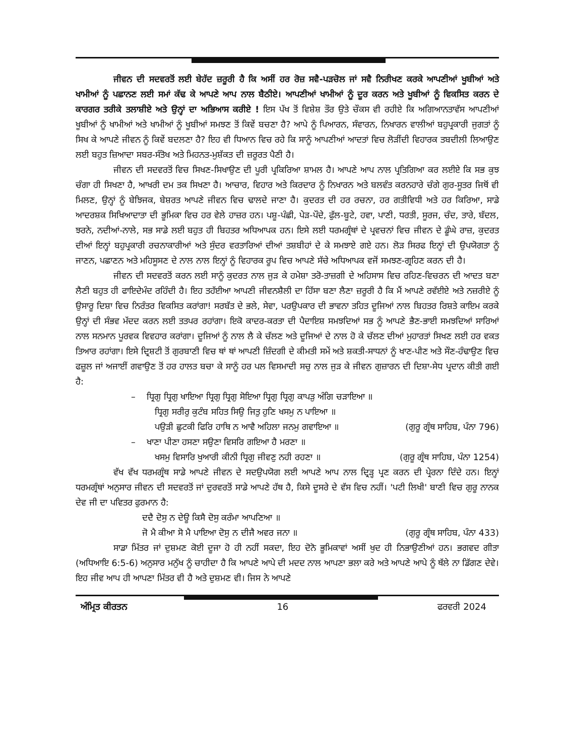ਜੀਵਨ ਦੀ ਸਦਵਰਤੋਂ ਲਈ ਬੇਹੱਦ ਜ਼ਰੂਰੀ ਹੈ ਕਿ ਅਸੀਂ ਹਰ ਰੋਜ਼ ਸਵੈ-ਪੜਚੋਲ ਜਾਂ ਸਵੈ ਨਿਰੀਖਣ ਕਰਕੇ ਆਪਣੀਆਂ ਖੂਬੀਆਂ ਅਤੇ ਖਾਮੀਆਂ ਨੂੰ ਪਛਾਨਣ ਲਈ ਸਮਾਂ ਕੱਢ ਕੇ ਆਪਣੇ ਆਪ ਨਾਲ ਬੈਠੀਏ। ਆਪਣੀਆਂ ਖਾਮੀਆਂ ਨੂੰ ਦੂਰ ਕਰਨ ਅਤੇ ਖੂਬੀਆਂ ਨੂੰ ਵਿਕਸਿਤ ਕਰਨ ਦੇ ਕਾਰਗਰ ਤਰੀਕੇ ਤਲਾਸ਼ੀਏ ਅਤੇ ਉਨ੍ਹਾਂ ਦਾ ਅਭਿਆਸ ਕਰੀਏ ! ਇਸ ਪੱਖ ਤੋਂ ਵਿਸ਼ੇਸ਼ ਤੌਰ ਉਤੇ ਚੌਕਸ ਵੀ ਰਹੀਏ ਕਿ ਅਗਿਆਨਤਾਵੱਸ ਆਪਣੀਆਂ ਖੂਬੀਆਂ ਨੂੰ ਖਾਮੀਆਂ ਅਤੇ ਖਾਮੀਆਂ ਨੂੰ ਖੂਬੀਆਂ ਸਮਝਣ ਤੋਂ ਕਿਵੇਂ ਬਚਣਾ ਹੈ? ਆਪੇ ਨੂੰ ਪਿਆਰਨ, ਸੰਵਾਰਨ, ਨਿਖਾਰਨ ਵਾਲੀਆਂ ਬਹੁਪ੍ਰਕਾਰੀ ਜੁਗਤਾਂ ਨੂੰ ਸਿਖ ਕੇ ਆਪਣੇ ਜੀਵਨ ਨੂੰ ਕਿਵੇਂ ਬਦਲਣਾ ਹੈ? ਇਹ ਵੀ ਧਿਆਨ ਵਿਚ ਰਹੇ ਕਿ ਸਾਨੂੰ ਆਪਣੀਆਂ ਆਦਤਾਂ ਵਿਚ ਲੋੜੀਂਦੀ ਵਿਹਾਰਕ ਤਬਦੀਲੀ ਲਿਆਉਣ ਲਈ ਬਹੁਤ ਜ਼ਿਆਦਾ ਸਬਰ-ਸੰਤੋਖ ਅਤੇ ਮਿਹਨਤ-ਮੁਸ਼ੱਕਤ ਦੀ ਜ਼ਰੂਰਤ ਪੈਣੀ ਹੈ।
ਜੀਵਨ ਦੀ ਸਦਵਰਤੋਂ ਵਿਚ ਸਿਖਣ-ਸਿਖਾਉਣ ਦੀ ਪੂਰੀ ਪ੍ਰਕਿਰਿਆ ਸ਼ਾਮਲ ਹੈ। ਆਪਣੇ ਆਪ ਨਾਲ ਪ੍ਰਤਿਗਿਆ ਕਰ ਲਈਏ ਕਿ ਸਭ ਕੁਝ ਚੰਗਾ ਹੀ ਸਿਖਣਾ ਹੈ, ਆਖਰੀ ਦਮ ਤਕ ਸਿਖਣਾ ਹੈ। ਆਚਾਰ, ਵਿਹਾਰ ਅਤੇ ਕਿਰਦਾਰ ਨੂੰ ਨਿਖਾਰਨ ਅਤੇ ਬਲਵੰਤ ਕਰਨਹਾਰੇ ਚੰਗੇ ਗੁਰ-ਸੂਤਰ ਜਿਥੋਂ ਵੀ ਮਿਲਣ, ਉਨ੍ਹਾਂ ਨੂੰ ਬੇਝਿਜਕ, ਬੇਸ਼ਰਤ ਆਪਣੇ ਜੀਵਨ ਵਿਚ ਢਾਲਦੇ ਜਾਣਾ ਹੈ। ਕੁਦਰਤ ਦੀ ਹਰ ਰਚਨਾ, ਹਰ ਗਤੀਵਿਧੀ ਅਤੇ ਹਰ ਕਿਰਿਆ, ਸਾਡੇ ਆਦਰਸ਼ਕ ਸਿਖਿਆਦਾਤਾ ਦੀ ਭੂਮਿਕਾ ਵਿਚ ਹਰ ਵੇਲੇ ਹਾਜ਼ਰ ਹਨ। ਪਸ਼ੂ-ਪੰਛੀ, ਪੇੜ-ਪੌਦੇ, ਫੁੱਲ-ਬੂਟੇ, ਹਵਾ, ਪਾਣੀ, ਧਰਤੀ, ਸੂਰਜ, ਚੰਦ, ਤਾਰੇ, ਬੱਦਲ, ਝਰਨੇ, ਨਦੀਆਂ-ਨਾਲੇ, ਸਭ ਸਾਡੇ ਲਈ ਬਹੁਤ ਹੀ ਬਿਹਤਰ ਅਧਿਆਪਕ ਹਨ। ਇਸੇ ਲਈ ਧਰਮਗ੍ਰੰਥਾਂ ਦੇ ਪ੍ਰਵਚਨਾਂ ਵਿਚ ਜੀਵਨ ਦੇ ਡੂੰਘੇ ਰਾਜ਼, ਕੁਦਰਤ ਦੀਆਂ ਇਨ੍ਹਾਂ ਬਹੁਪ੍ਰਕਾਰੀ ਰਚਨਾਕਾਰੀਆਂ ਅਤੇ ਸੁੰਦਰ ਵਰਤਾਰਿਆਂ ਦੀਆਂ ਤਸ਼ਬੀਹਾਂ ਦੇ ਕੇ ਸਮਝਾਏ ਗਏ ਹਨ। ਲੋੜ ਸਿਰਫ ਇਨ੍ਹਾਂ ਦੀ ਉਪਯੋਗਤਾ ਨੂੰ ਜਾਣਨ, ਪਛਾਣਨ ਅਤੇ ਮਹਿਸੂਸਣ ਦੇ ਨਾਲ ਨਾਲ ਇਨ੍ਹਾਂ ਨੂੰ ਵਿਹਾਰਕ ਰੂਪ ਵਿਚ ਆਪਣੇ ਸੱਚੇ ਅਧਿਆਪਕ ਵਜੋਂ ਸਮਝਣ-ਗ੍ਰਹਿਣ ਕਰਨ ਦੀ ਹੈ।
ਜੀਵਨ ਦੀ ਸਦਵਰਤੋਂ ਕਰਨ ਲਈ ਸਾਨੂੰ ਕੁਦਰਤ ਨਾਲ ਜੁੜ ਕੇ ਹਮੇਸ਼ਾ ਤਰੋ-ਤਾਜ਼ਗੀ ਦੇ ਅਹਿਸਾਸ ਵਿਚ ਰਹਿਣ-ਵਿਚਰਨ ਦੀ ਆਦਤ ਬਣਾ ਲੈਣੀ ਬਹੁਤ ਹੀ ਫਾਇਦੇਮੰਦ ਰਹਿੰਦੀ ਹੈ। ਇਹ ਤਹੱਈਆ ਆਪਣੀ ਜੀਵਨਸ਼ੈਲੀ ਦਾ ਹਿੱਸਾ ਬਣਾ ਲੈਣਾ ਜ਼ਰੂਰੀ ਹੈ ਕਿ ਮੈਂ ਆਪਣੇ ਰਵੱਈਏ ਅਤੇ ਨਜ਼ਰੀਏ ਨੂੰ ਉਸਾਰੂ ਦਿਸ਼ਾ ਵਿਚ ਨਿਰੰਤਰ ਵਿਕਸਿਤ ਕਰਾਂਗਾ! ਸਰਬੱਤ ਦੇ ਭਲੇ, ਸੇਵਾ, ਪਰਉਪਕਾਰ ਦੀ ਭਾਵਨਾ ਤਹਿਤ ਦੂਜਿਆਂ ਨਾਲ ਬਿਹਤਰ ਰਿਸ਼ਤੇ ਕਾਇਮ ਕਰਕੇ ਉਨ੍ਹਾਂ ਦੀ ਸੰਭਵ ਮੱਦਦ ਕਰਨ ਲਈ ਤਤਪਰ ਰਹਾਂਗਾ। ਇਕੋ ਕਾਦਰ-ਕਰਤਾ ਦੀ ਪੈਦਾਇਸ਼ ਸਮਝਦਿਆਂ ਸਭ ਨੂੰ ਆਪਣੇ ਭੈਣ-ਭਾਈ ਸਮਝਦਿਆਂ ਸਾਰਿਆਂ ਨਾਲ ਸਨਮਾਨ ਪੂਰਵਕ ਵਿਵਹਾਰ ਕਰਾਂਗਾ। ਦੂਜਿਆਂ ਨੂੰ ਨਾਲ ਲੈ ਕੇ ਚੱਲਣ ਅਤੇ ਦੂਜਿਆਂ ਦੇ ਨਾਲ ਹੋ ਕੇ ਚੱਲਣ ਦੀਆਂ ਮੁਹਾਰਤਾਂ ਸਿਖਣ ਲਈ ਹਰ ਵਕਤ ਤਿਆਰ ਰਹਾਂਗਾ। ਇਸੇ ਦ੍ਰਿਸ਼ਟੀ ਤੋਂ ਗੁਰਬਾਣੀ ਵਿਚ ਥਾਂ ਥਾਂ ਆਪਣੀ ਜ਼ਿੰਦਗੀ ਦੇ ਕੀਮਤੀ ਸਮੇਂ ਅਤੇ ਸ਼ਕਤੀ-ਸਾਧਨਾਂ ਨੂੰ ਖਾਣ-ਪੀਣ ਅਤੇ ਸੌਣ-ਹੰਢਾਉਣ ਵਿਚ ਫਜ਼ੂਲ ਜਾਂ ਅਜਾਈਂ ਗਵਾਉਣ ਤੋਂ ਹਰ ਹਾਲਤ ਬਚਾ ਕੇ ਸਾਨੂੰ ਹਰ ਪਲ ਵਿਸਮਾਦੀ ਸਚੁ ਨਾਲ ਜੁੜ ਕੇ ਜੀਵਨ ਗੁਜ਼ਾਰਨ ਦੀ ਦਿਸ਼ਾ-ਸੇਧ ਪ੍ਰਦਾਨ ਕੀਤੀ ਗਈ ਹੈ:
– ਧ੍ਰਿਗੁ ਧ੍ਰਿਗੁ ਖਾਇਆ ਧ੍ਰਿਗੁ ਧ੍ਰਿਗੁ ਸੋਇਆ ਧ੍ਰਿਗੁ ਧ੍ਰਿਗੁ ਕਾਪੜੁ ਅੰਗਿ ਚੜਾਇਆ ॥
ਧ੍ਰਿਗੁ ਸਰੀਰੁ ਕੁਟੰਬ ਸਹਿਤ ਸਿਉ ਜਿਤੁ ਹੁਣਿ ਖਸਮੁ ਨ ਪਾਇਆ ॥
ਪਉੜੀ ਛੁਟਕੀ ਫਿਰਿ ਹਾਥਿ ਨ ਆਵੈ ਅਹਿਲਾ ਜਨਮੁ ਗਵਾਇਆ ॥ (ਗੁਰੂ ਗ੍ਰੰਥ ਸਾਹਿਬ, ਪੰਨਾ 796)
– ਖਾਣਾ ਪੀਣਾ ਹਸਣਾ ਸਉਣਾ ਵਿਸਰਿ ਗਇਆ ਹੈ ਮਰਣਾ ॥
ਖਸਮੁ ਵਿਸਾਰਿ ਖੁਆਰੀ ਕੀਨੀ ਧ੍ਰਿਗੁ ਜੀਵਣੁ ਨਹੀ ਰਹਣਾ ॥ (ਗੁਰੂ ਗ੍ਰੰਥ ਸਾਹਿਬ, ਪੰਨਾ 1254)
ਵੱਖ ਵੱਖ ਧਰਮਗ੍ਰੰਥ ਸਾਡੇ ਆਪਣੇ ਜੀਵਨ ਦੇ ਸਦਉਪਯੋਗ ਲਈ ਆਪਣੇ ਆਪ ਨਾਲ ਦ੍ਰਿੜ੍ਹ ਪ੍ਰਣ ਕਰਨ ਦੀ ਪ੍ਰੇਰਨਾ ਦਿੰਦੇ ਹਨ। ਇਨ੍ਹਾਂ ਧਰਮਗ੍ਰੰਥਾਂ ਅਨੁਸਾਰ ਜੀਵਨ ਦੀ ਸਦਵਰਤੋਂ ਜਾਂ ਦੁਰਵਰਤੋਂ ਸਾਡੇ ਆਪਣੇ ਹੱਥ ਹੈ, ਕਿਸੇ ਦੂਸਰੇ ਦੇ ਵੱਸ ਵਿਚ ਨਹੀਂ। 'ਪਟੀ ਲਿਖੀ' ਬਾਣੀ ਵਿਚ ਗੁਰੂ ਨਾਨਕ ਦੇਵ ਜੀ ਦਾ ਪਵਿਤਰ ਫੁਰਮਾਨ ਹੈ:
ਦਦੈ ਦੋਸੁ ਨ ਦੇਊ ਕਿਸੈ ਦੋਸੁ ਕਰੰਮਾ ਆਪਣਿਆ ॥
ਜੋ ਮੈ ਕੀਆ ਸੋ ਮੈ ਪਾਇਆ ਦੋਸੁ ਨ ਦੀਜੈ ਅਵਰ ਜਨਾ ॥ (ਗੁਰੂ ਗ੍ਰੰਥ ਸਾਹਿਬ, ਪੰਨਾ 433)
ਸਾਡਾ ਮਿੱਤਰ ਜਾਂ ਦੁਸ਼ਮਣ ਕੋਈ ਦੂਜਾ ਹੋ ਹੀ ਨਹੀਂ ਸਕਦਾ, ਇਹ ਦੋਨੋ ਭੂਮਿਕਾਵਾਂ ਅਸੀਂ ਖੁਦ ਹੀ ਨਿਭਾਉਣੀਆਂ ਹਨ। ਭਗਵਦ ਗੀਤਾ (ਅਧਿਆਇ 6:5-6) ਅਨੁਸਾਰ ਮਨੁੱਖ ਨੂੰ ਚਾਹੀਦਾ ਹੈ ਕਿ ਆਪਣੇ ਆਪੇ ਦੀ ਮਦਦ ਨਾਲ ਆਪਣਾ ਭਲਾ ਕਰੇ ਅਤੇ ਆਪਣੇ ਆਪੇ ਨੂੰ ਥੱਲੇ ਨਾ ਡਿੱਗਣ ਦੇਵੇ। ਇਹ ਜੀਵ ਆਪ ਹੀ ਆਪਣਾ ਮਿੱਤਰ ਵੀ ਹੈ ਅਤੇ ਦੁਸ਼ਮਣ ਵੀ। ਜਿਸ ਨੇ ਆਪਣੇ
ਅੰਮ੍ਰਿਤ ਕੀਰਤਨ 16 ਫਰਵਰੀ 2024